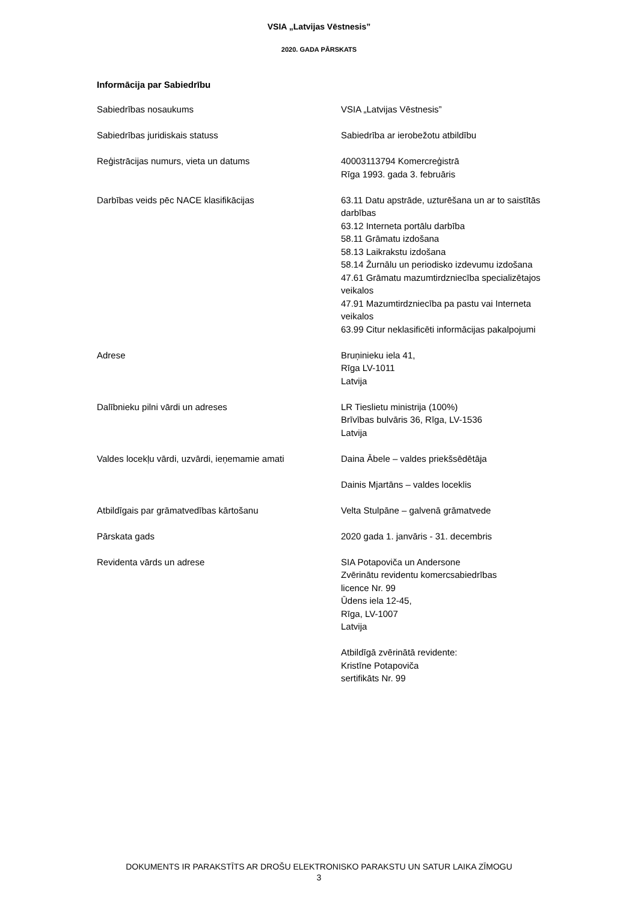VSIA „Latvijas Vēstnesis”
2020. GADA PĀRSKATS
Informācija par Sabiedrību
| Sabiedrības nosaukums | VSIA „Latvijas Vēstnesis” |
| Sabiedrības juridiskais statuss | Sabiedrība ar ierobežotu atbildību |
| Reģistrācijas numurs, vieta un datums | 40003113794 Komercreģistrā Rīga 1993. gada 3. februāris |
| Darbības veids pēc NACE klasifikācijas | 63.11 Datu apstrāde, uzturēšana un ar to saistītās darbības 63.12 Interneta portālu darbība 58.11 Grāmatu izdošana 58.13 Laikrakstu izdošana 58.14 Žurnālu un periodisko izdevumu izdošana 47.61 Grāmatu mazumtirdzniecība specializētajos veikalos 47.91 Mazumtirdzniecība pa pastu vai Interneta veikalos 63.99 Citur neklasificēti informācijas pakalpojumi |
| Adrese | Bruņinieku iela 41, Rīga LV-1011 Latvija |
| Dalībnieku pilni vārdi un adreses | LR Tieslietu ministrija (100%) Brīvības bulvāris 36, Rīga, LV-1536 Latvija |
| Valdes locekļu vārdi, uzvārdi, ieņemamie amati | Daina Ābele – valdes priekšsēdētāja Dainis Mjartāns – valdes loceklis |
| Atbildīgais par grāmatvedības kārtošanu | Velta Stulpāne – galvenā grāmatvede |
| Pārskata gads | 2020 gada 1. janvāris - 31. decembris |
| Revidenta vārds un adrese | SIA Potapoviča un Andersone Zvērinātu revidentu komercsabiedrības licence Nr. 99 Ūdens iela 12-45, Rīga, LV-1007 Latvija Atbildīgā zvērinātā revidente: Kristīne Potapoviča sertifikāts Nr. 99 |
DOKUMENTS IR PARAKSTĪTS AR DROŠU ELEKTRONISKO PARAKSTU UN SATUR LAIKA ZĪMOGU
3